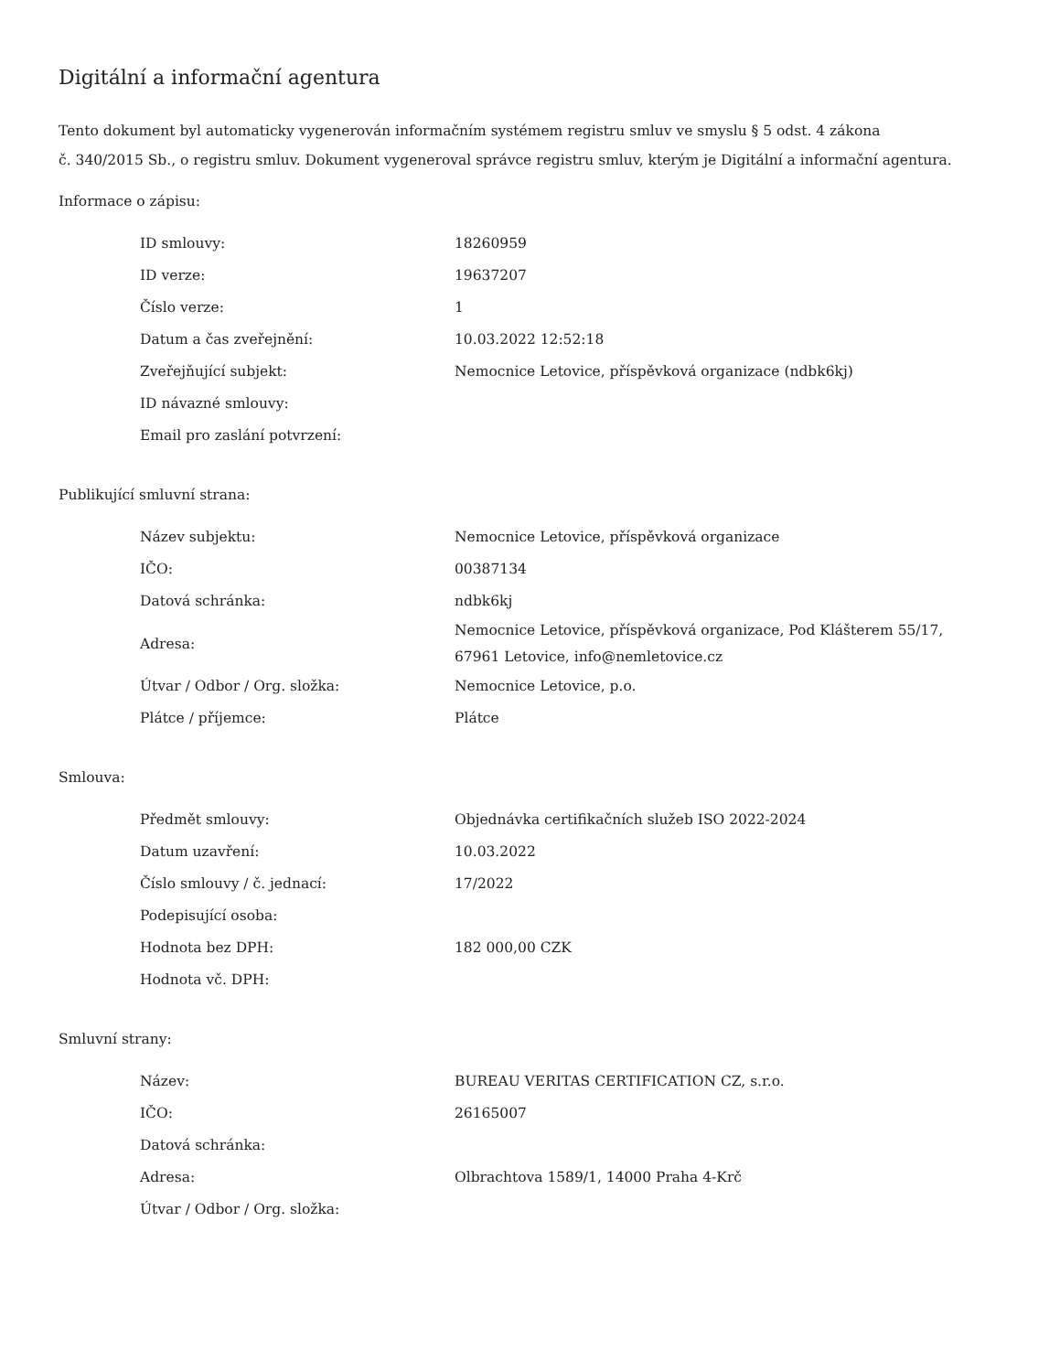Digitální a informační agentura
Tento dokument byl automaticky vygenerován informačním systémem registru smluv ve smyslu § 5 odst. 4 zákona
č. 340/2015 Sb., o registru smluv. Dokument vygeneroval správce registru smluv, kterým je Digitální a informační agentura.
Informace o zápisu:
| ID smlouvy: | 18260959 |
| ID verze: | 19637207 |
| Číslo verze: | 1 |
| Datum a čas zveřejnění: | 10.03.2022 12:52:18 |
| Zveřejňující subjekt: | Nemocnice Letovice, příspěvková organizace (ndbk6kj) |
| ID návazné smlouvy: | |
| Email pro zaslání potvrzení: | |
Publikující smluvní strana:
| Název subjektu: | Nemocnice Letovice, příspěvková organizace |
| IČO: | 00387134 |
| Datová schránka: | ndbk6kj |
| Adresa: | Nemocnice Letovice, příspěvková organizace, Pod Klášterem 55/17, 67961 Letovice, info@nemletovice.cz |
| Útvar / Odbor / Org. složka: | Nemocnice Letovice, p.o. |
| Plátce / příjemce: | Plátce |
Smlouva:
| Předmět smlouvy: | Objednávka certifikačních služeb ISO 2022-2024 |
| Datum uzavření: | 10.03.2022 |
| Číslo smlouvy / č. jednací: | 17/2022 |
| Podepisující osoba: | |
| Hodnota bez DPH: | 182 000,00 CZK |
| Hodnota vč. DPH: | |
Smluvní strany:
| Název: | BUREAU VERITAS CERTIFICATION CZ, s.r.o. |
| IČO: | 26165007 |
| Datová schránka: | |
| Adresa: | Olbrachtova 1589/1, 14000 Praha 4-Krč |
| Útvar / Odbor / Org. složka: | |